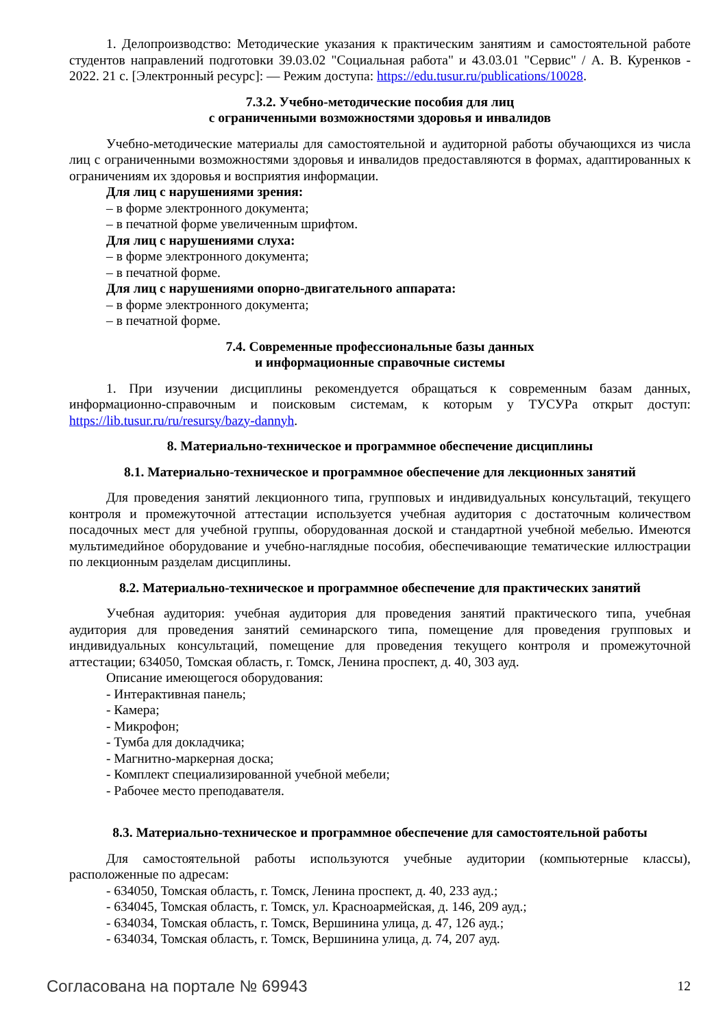1. Делопроизводство: Методические указания к практическим занятиям и самостоятельной работе студентов направлений подготовки 39.03.02 "Социальная работа" и 43.03.01 "Сервис" / А. В. Куренков - 2022. 21 с. [Электронный ресурс]: — Режим доступа: https://edu.tusur.ru/publications/10028.
7.3.2. Учебно-методические пособия для лиц
с ограниченными возможностями здоровья и инвалидов
Учебно-методические материалы для самостоятельной и аудиторной работы обучающихся из числа лиц с ограниченными возможностями здоровья и инвалидов предоставляются в формах, адаптированных к ограничениям их здоровья и восприятия информации.
Для лиц с нарушениями зрения:
– в форме электронного документа;
– в печатной форме увеличенным шрифтом.
Для лиц с нарушениями слуха:
– в форме электронного документа;
– в печатной форме.
Для лиц с нарушениями опорно-двигательного аппарата:
– в форме электронного документа;
– в печатной форме.
7.4. Современные профессиональные базы данных
и информационные справочные системы
1. При изучении дисциплины рекомендуется обращаться к современным базам данных, информационно-справочным и поисковым системам, к которым у ТУСУРа открыт доступ: https://lib.tusur.ru/ru/resursy/bazy-dannyh.
8. Материально-техническое и программное обеспечение дисциплины
8.1. Материально-техническое и программное обеспечение для лекционных занятий
Для проведения занятий лекционного типа, групповых и индивидуальных консультаций, текущего контроля и промежуточной аттестации используется учебная аудитория с достаточным количеством посадочных мест для учебной группы, оборудованная доской и стандартной учебной мебелью. Имеются мультимедийное оборудование и учебно-наглядные пособия, обеспечивающие тематические иллюстрации по лекционным разделам дисциплины.
8.2. Материально-техническое и программное обеспечение для практических занятий
Учебная аудитория: учебная аудитория для проведения занятий практического типа, учебная аудитория для проведения занятий семинарского типа, помещение для проведения групповых и индивидуальных консультаций, помещение для проведения текущего контроля и промежуточной аттестации; 634050, Томская область, г. Томск, Ленина проспект, д. 40, 303 ауд.
Описание имеющегося оборудования:
- Интерактивная панель;
- Камера;
- Микрофон;
- Тумба для докладчика;
- Магнитно-маркерная доска;
- Комплект специализированной учебной мебели;
- Рабочее место преподавателя.
8.3. Материально-техническое и программное обеспечение для самостоятельной работы
Для самостоятельной работы используются учебные аудитории (компьютерные классы), расположенные по адресам:
- 634050, Томская область, г. Томск, Ленина проспект, д. 40, 233 ауд.;
- 634045, Томская область, г. Томск, ул. Красноармейская, д. 146, 209 ауд.;
- 634034, Томская область, г. Томск, Вершинина улица, д. 47, 126 ауд.;
- 634034, Томская область, г. Томск, Вершинина улица, д. 74, 207 ауд.
Согласована на портале № 69943 12